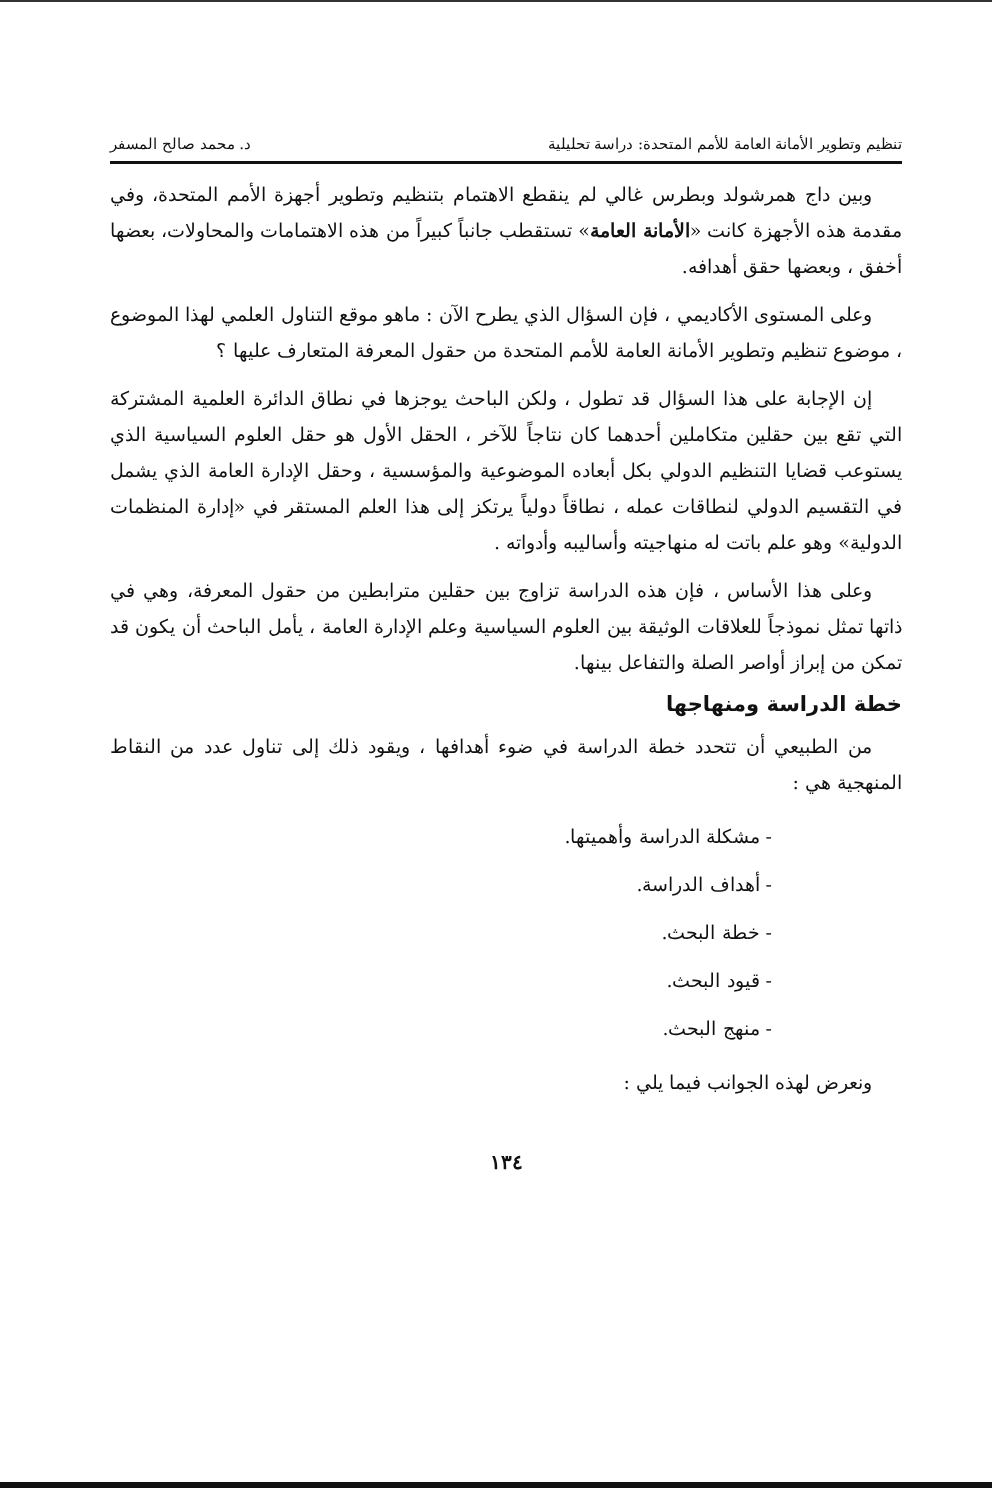تنظيم وتطوير الأمانة العامة للأمم المتحدة: دراسة تحليلية د. محمد صالح المسفر
وبين داج همرشولد وبطرس غالي لم ينقطع الاهتمام بتنظيم وتطوير أجهزة الأمم المتحدة، وفي مقدمة هذه الأجهزة كانت «الأمانة العامة» تستقطب جانباً كبيراً من هذه الاهتمامات والمحاولات، بعضها أخفق ، وبعضها حقق أهدافه.
وعلى المستوى الأكاديمي ، فإن السؤال الذي يطرح الآن : ماهو موقع التناول العلمي لهذا الموضوع ، موضوع تنظيم وتطوير الأمانة العامة للأمم المتحدة من حقول المعرفة المتعارف عليها ؟
إن الإجابة على هذا السؤال قد تطول ، ولكن الباحث يوجزها في نطاق الدائرة العلمية المشتركة التي تقع بين حقلين متكاملين أحدهما كان نتاجاً للآخر ، الحقل الأول هو حقل العلوم السياسية الذي يستوعب قضايا التنظيم الدولي بكل أبعاده الموضوعية والمؤسسية ، وحقل الإدارة العامة الذي يشمل في التقسيم الدولي لنطاقات عمله ، نطاقاً دولياً يرتكز إلى هذا العلم المستقر في «إدارة المنظمات الدولية» وهو علم باتت له منهاجيته وأساليبه وأدواته .
وعلى هذا الأساس ، فإن هذه الدراسة تزاوج بين حقلين مترابطين من حقول المعرفة، وهي في ذاتها تمثل نموذجاً للعلاقات الوثيقة بين العلوم السياسية وعلم الإدارة العامة ، يأمل الباحث أن يكون قد تمكن من إبراز أواصر الصلة والتفاعل بينها.
خطة الدراسة ومنهاجها
من الطبيعي أن تتحدد خطة الدراسة في ضوء أهدافها ، ويقود ذلك إلى تناول عدد من النقاط المنهجية هي :
- مشكلة الدراسة وأهميتها.
- أهداف الدراسة.
- خطة البحث.
- قيود البحث.
- منهج البحث.
ونعرض لهذه الجوانب فيما يلي :
١٣٤